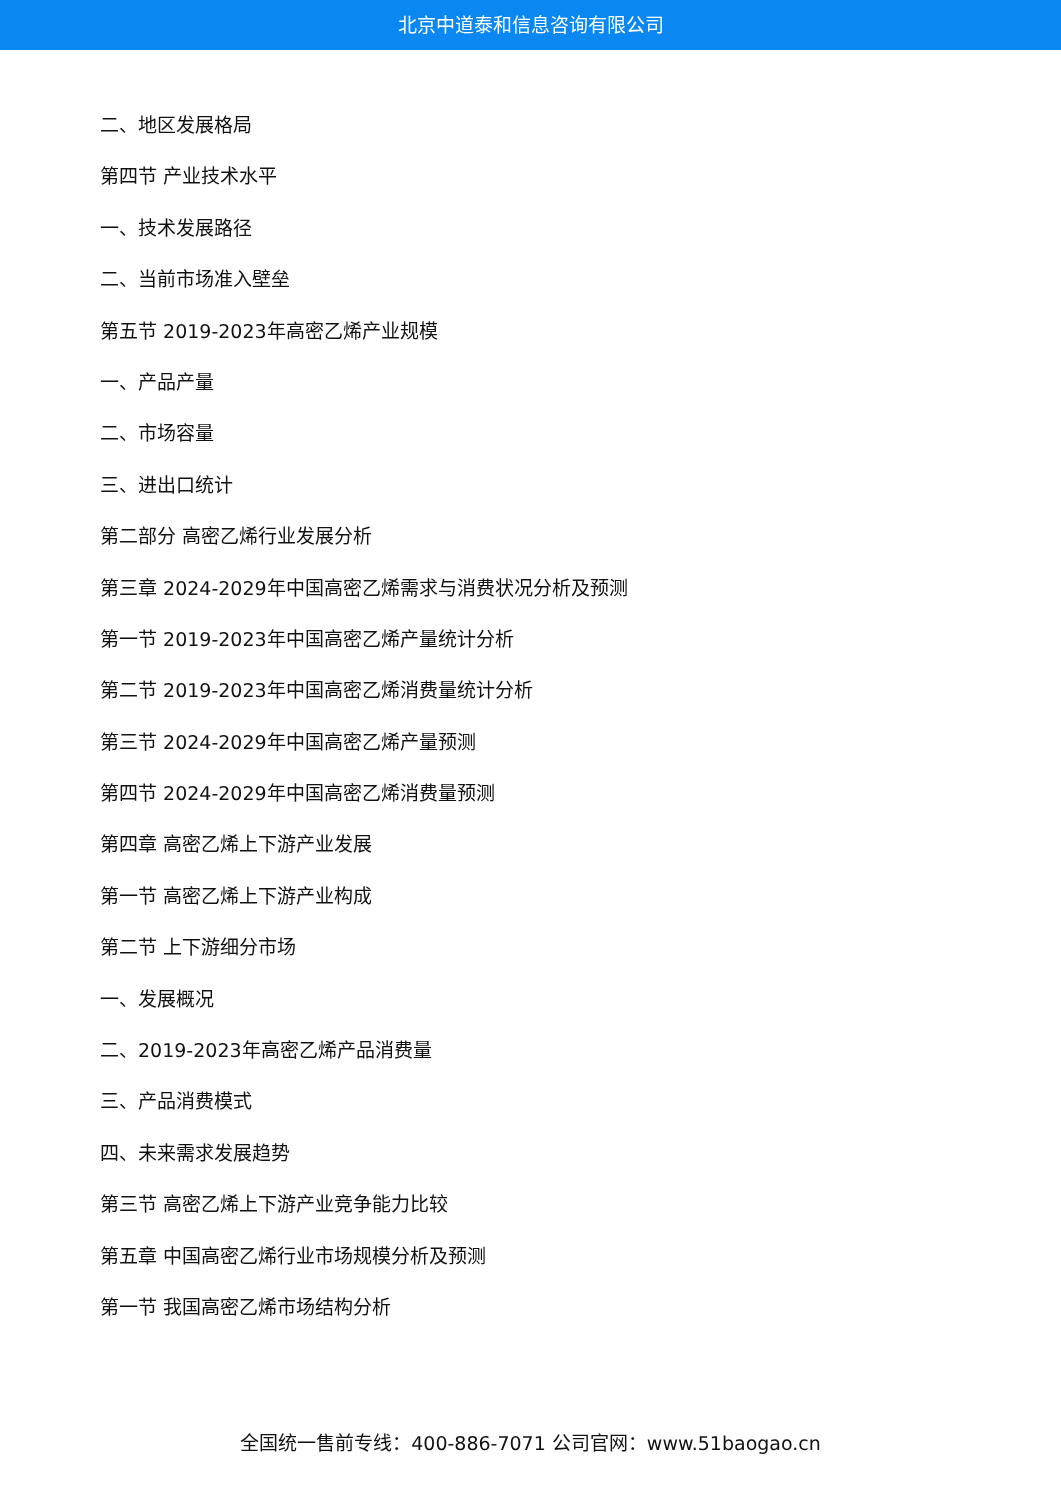北京中道泰和信息咨询有限公司
二、地区发展格局
第四节 产业技术水平
一、技术发展路径
二、当前市场准入壁垒
第五节 2019-2023年高密乙烯产业规模
一、产品产量
二、市场容量
三、进出口统计
第二部分 高密乙烯行业发展分析
第三章 2024-2029年中国高密乙烯需求与消费状况分析及预测
第一节 2019-2023年中国高密乙烯产量统计分析
第二节 2019-2023年中国高密乙烯消费量统计分析
第三节 2024-2029年中国高密乙烯产量预测
第四节 2024-2029年中国高密乙烯消费量预测
第四章 高密乙烯上下游产业发展
第一节 高密乙烯上下游产业构成
第二节 上下游细分市场
一、发展概况
二、2019-2023年高密乙烯产品消费量
三、产品消费模式
四、未来需求发展趋势
第三节 高密乙烯上下游产业竞争能力比较
第五章 中国高密乙烯行业市场规模分析及预测
第一节 我国高密乙烯市场结构分析
全国统一售前专线：400-886-7071 公司官网：www.51baogao.cn